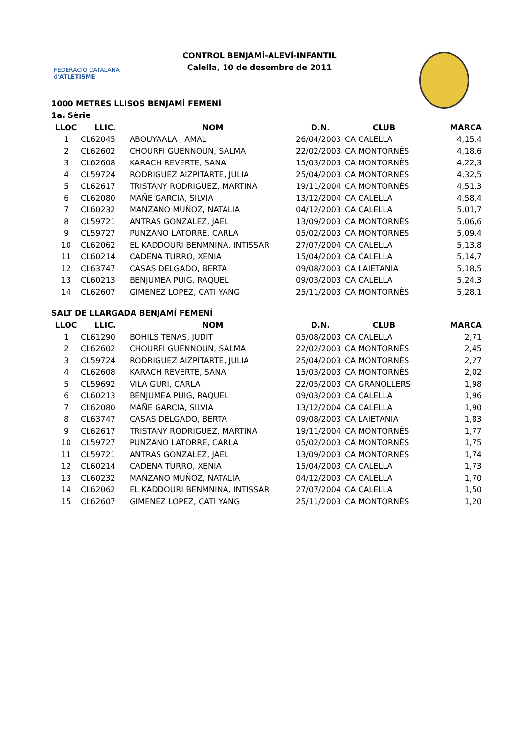FEDERACIÓ CATALANA d'ATLETISME
CONTROL BENJAMÍ-ALEVÍ-INFANTIL
Calella, 10 de desembre de 2011
1000 METRES LLISOS BENJAMÍ FEMENÍ
1a. Sèrie
| LLOC | LLIC. | NOM | D.N. | CLUB | MARCA |
| --- | --- | --- | --- | --- | --- |
| 1 | CL62045 | ABOUYAALA , AMAL | 26/04/2003 | CA CALELLA | 4,15,4 |
| 2 | CL62602 | CHOURFI GUENNOUN, SALMA | 22/02/2003 | CA MONTORNÈS | 4,18,6 |
| 3 | CL62608 | KARACH REVERTE, SANA | 15/03/2003 | CA MONTORNÈS | 4,22,3 |
| 4 | CL59724 | RODRIGUEZ AIZPITARTE, JULIA | 25/04/2003 | CA MONTORNÈS | 4,32,5 |
| 5 | CL62617 | TRISTANY RODRIGUEZ, MARTINA | 19/11/2004 | CA MONTORNÈS | 4,51,3 |
| 6 | CL62080 | MAÑE GARCIA, SILVIA | 13/12/2004 | CA CALELLA | 4,58,4 |
| 7 | CL60232 | MANZANO MUÑOZ, NATALIA | 04/12/2003 | CA CALELLA | 5,01,7 |
| 8 | CL59721 | ANTRAS GONZALEZ, JAEL | 13/09/2003 | CA MONTORNÈS | 5,06,6 |
| 9 | CL59727 | PUNZANO LATORRE, CARLA | 05/02/2003 | CA MONTORNÈS | 5,09,4 |
| 10 | CL62062 | EL KADDOURI BENMNINA, INTISSAR | 27/07/2004 | CA CALELLA | 5,13,8 |
| 11 | CL60214 | CADENA TURRO, XENIA | 15/04/2003 | CA CALELLA | 5,14,7 |
| 12 | CL63747 | CASAS DELGADO, BERTA | 09/08/2003 | CA LAIETANIA | 5,18,5 |
| 13 | CL60213 | BENJUMEA PUIG, RAQUEL | 09/03/2003 | CA CALELLA | 5,24,3 |
| 14 | CL62607 | GIMENEZ LOPEZ, CATI YANG | 25/11/2003 | CA MONTORNÈS | 5,28,1 |
SALT DE LLARGADA BENJAMÍ FEMENÍ
| LLOC | LLIC. | NOM | D.N. | CLUB | MARCA |
| --- | --- | --- | --- | --- | --- |
| 1 | CL61290 | BOHILS TENAS, JUDIT | 05/08/2003 | CA CALELLA | 2,71 |
| 2 | CL62602 | CHOURFI GUENNOUN, SALMA | 22/02/2003 | CA MONTORNÈS | 2,45 |
| 3 | CL59724 | RODRIGUEZ AIZPITARTE, JULIA | 25/04/2003 | CA MONTORNÈS | 2,27 |
| 4 | CL62608 | KARACH REVERTE, SANA | 15/03/2003 | CA MONTORNÈS | 2,02 |
| 5 | CL59692 | VILA GURI, CARLA | 22/05/2003 | CA GRANOLLERS | 1,98 |
| 6 | CL60213 | BENJUMEA PUIG, RAQUEL | 09/03/2003 | CA CALELLA | 1,96 |
| 7 | CL62080 | MAÑE GARCIA, SILVIA | 13/12/2004 | CA CALELLA | 1,90 |
| 8 | CL63747 | CASAS DELGADO, BERTA | 09/08/2003 | CA LAIETANIA | 1,83 |
| 9 | CL62617 | TRISTANY RODRIGUEZ, MARTINA | 19/11/2004 | CA MONTORNÈS | 1,77 |
| 10 | CL59727 | PUNZANO LATORRE, CARLA | 05/02/2003 | CA MONTORNÈS | 1,75 |
| 11 | CL59721 | ANTRAS GONZALEZ, JAEL | 13/09/2003 | CA MONTORNÈS | 1,74 |
| 12 | CL60214 | CADENA TURRO, XENIA | 15/04/2003 | CA CALELLA | 1,73 |
| 13 | CL60232 | MANZANO MUÑOZ, NATALIA | 04/12/2003 | CA CALELLA | 1,70 |
| 14 | CL62062 | EL KADDOURI BENMNINA, INTISSAR | 27/07/2004 | CA CALELLA | 1,50 |
| 15 | CL62607 | GIMENEZ LOPEZ, CATI YANG | 25/11/2003 | CA MONTORNÈS | 1,20 |